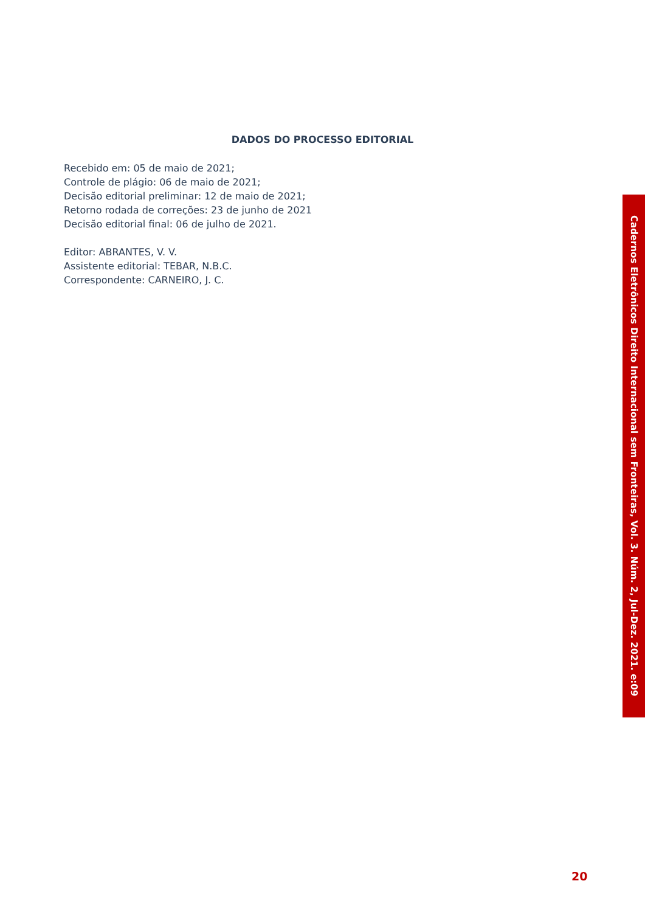DADOS DO PROCESSO EDITORIAL
Recebido em: 05 de maio de 2021;
Controle de plágio: 06 de maio de 2021;
Decisão editorial preliminar: 12 de maio de 2021;
Retorno rodada de correções: 23 de junho de 2021
Decisão editorial final: 06 de julho de 2021.
Editor: ABRANTES, V. V.
Assistente editorial: TEBAR, N.B.C.
Correspondente: CARNEIRO, J. C.
Cadernos Eletrônicos Direito Internacional sem Fronteiras, Vol. 3. Núm. 2, Jul-Dez. 2021. e:09
20